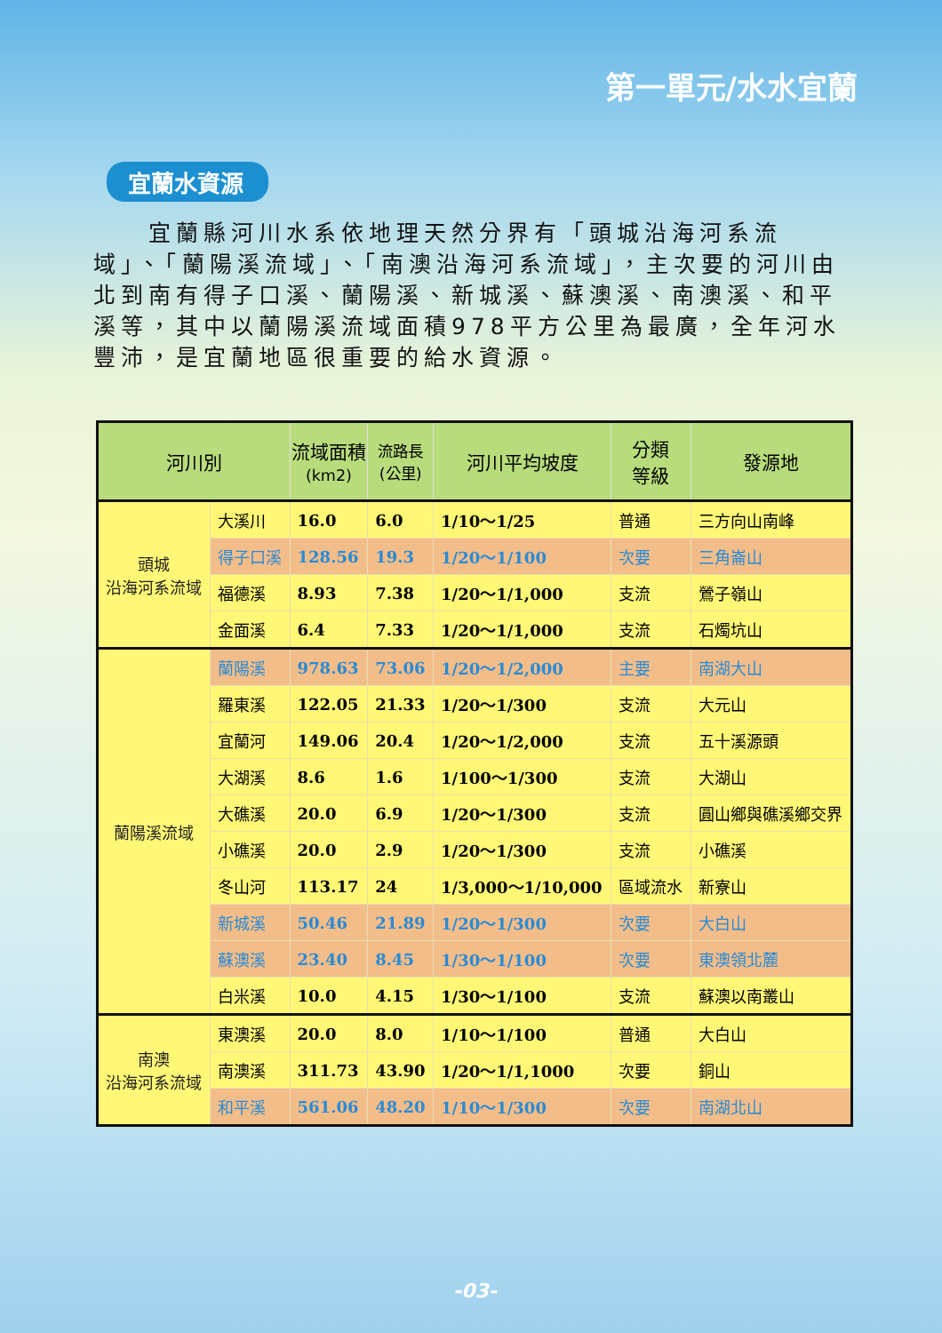第一單元/水水宜蘭
宜蘭水資源
　　宜蘭縣河川水系依地理天然分界有「頭城沿海河系流域」、「蘭陽溪流域」、「南澳沿海河系流域」，主次要的河川由北到南有得子口溪、蘭陽溪、新城溪、蘇澳溪、南澳溪、和平溪等，其中以蘭陽溪流域面積978平方公里為最廣，全年河水豐沛，是宜蘭地區很重要的給水資源。
| 河川別 | | 流域面積 (km2) | 流路長 (公里) | 河川平均坡度 | 分類 等級 | 發源地 |
| --- | --- | --- | --- | --- | --- | --- |
| 頭城 沿海河系流域 | 大溪川 | 16.0 | 6.0 | 1/10～1/25 | 普通 | 三方向山南峰 |
| | 得子口溪 | 128.56 | 19.3 | 1/20～1/100 | 次要 | 三角崙山 |
| | 福德溪 | 8.93 | 7.38 | 1/20～1/1,000 | 支流 | 鶯子嶺山 |
| | 金面溪 | 6.4 | 7.33 | 1/20～1/1,000 | 支流 | 石燭坑山 |
| 蘭陽溪流域 | 蘭陽溪 | 978.63 | 73.06 | 1/20～1/2,000 | 主要 | 南湖大山 |
| | 羅東溪 | 122.05 | 21.33 | 1/20～1/300 | 支流 | 大元山 |
| | 宜蘭河 | 149.06 | 20.4 | 1/20～1/2,000 | 支流 | 五十溪源頭 |
| | 大湖溪 | 8.6 | 1.6 | 1/100～1/300 | 支流 | 大湖山 |
| | 大礁溪 | 20.0 | 6.9 | 1/20～1/300 | 支流 | 圓山鄉與礁溪鄉交界 |
| | 小礁溪 | 20.0 | 2.9 | 1/20～1/300 | 支流 | 小礁溪 |
| | 冬山河 | 113.17 | 24 | 1/3,000～1/10,000 | 區域流水 | 新寮山 |
| | 新城溪 | 50.46 | 21.89 | 1/20～1/300 | 次要 | 大白山 |
| | 蘇澳溪 | 23.40 | 8.45 | 1/30～1/100 | 次要 | 東澳領北麓 |
| | 白米溪 | 10.0 | 4.15 | 1/30～1/100 | 支流 | 蘇澳以南叢山 |
| 南澳 沿海河系流域 | 東澳溪 | 20.0 | 8.0 | 1/10～1/100 | 普通 | 大白山 |
| | 南澳溪 | 311.73 | 43.90 | 1/20～1/1,1000 | 次要 | 銅山 |
| | 和平溪 | 561.06 | 48.20 | 1/10～1/300 | 次要 | 南湖北山 |
-03-